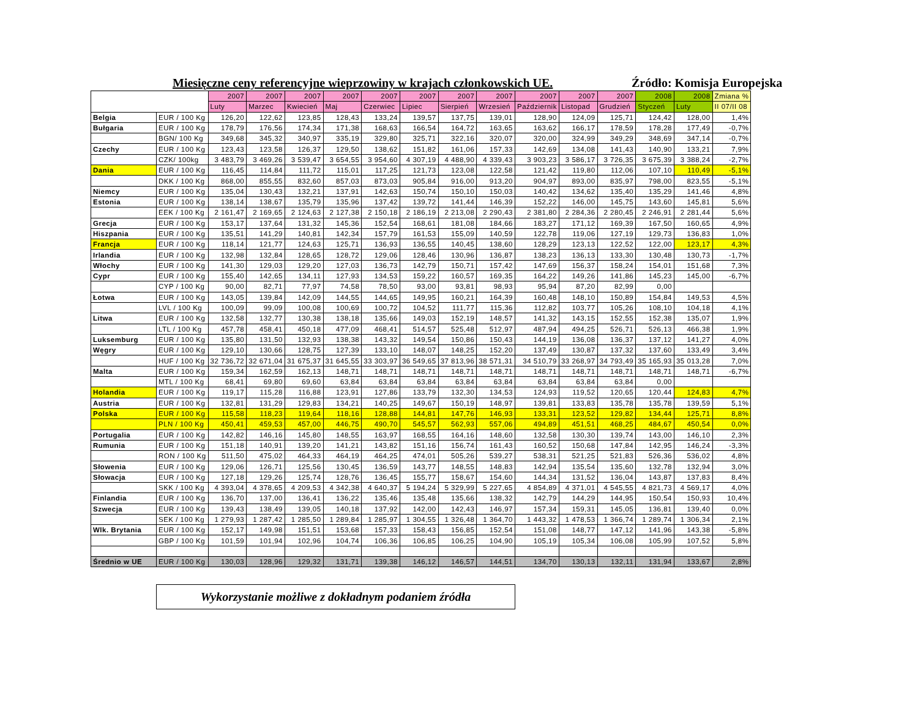Miesięczne ceny referencyjne wieprzowiny w krajach członkowskich UE. Źródło: Komisja Europejska
| | | 2007 | 2007 | 2007 | 2007 | 2007 | 2007 | 2007 | 2007 | 2007 | 2007 | 2007 | 2008 | 2008 | Zmiana % |
| --- | --- | --- | --- | --- | --- | --- | --- | --- | --- | --- | --- | --- | --- | --- | --- |
| | | Luty | Marzec | Kwiecień | Maj | Czerwiec | Lipiec | Sierpień | Wrzesień | Październik | Listopad | Grudzień | Styczeń | Luty | II 07/II 08 |
| Belgia | EUR / 100 Kg | 126,20 | 122,62 | 123,85 | 128,43 | 133,24 | 139,57 | 137,75 | 139,01 | 128,90 | 124,09 | 125,71 | 124,42 | 128,00 | 1,4% |
| Bułgaria | EUR / 100 Kg | 178,79 | 176,56 | 174,34 | 171,38 | 168,63 | 166,54 | 164,72 | 163,65 | 163,62 | 166,17 | 178,59 | 178,28 | 177,49 | -0,7% |
| | BGN/ 100 Kg | 349,68 | 345,32 | 340,97 | 335,19 | 329,80 | 325,71 | 322,16 | 320,07 | 320,00 | 324,99 | 349,29 | 348,69 | 347,14 | -0,7% |
| Czechy | EUR / 100 Kg | 123,43 | 123,58 | 126,37 | 129,50 | 138,62 | 151,82 | 161,06 | 157,33 | 142,69 | 134,08 | 141,43 | 140,90 | 133,21 | 7,9% |
| | CZK/ 100kg | 3 483,79 | 3 469,26 | 3 539,47 | 3 654,55 | 3 954,60 | 4 307,19 | 4 488,90 | 4 339,43 | 3 903,23 | 3 586,17 | 3 726,35 | 3 675,39 | 3 388,24 | -2,7% |
| Dania | EUR / 100 Kg | 116,45 | 114,84 | 111,72 | 115,01 | 117,25 | 121,73 | 123,08 | 122,58 | 121,42 | 119,80 | 112,06 | 107,10 | 110,49 | -5,1% |
| | DKK / 100 Kg | 868,00 | 855,55 | 832,60 | 857,03 | 873,03 | 905,84 | 916,00 | 913,20 | 904,97 | 893,00 | 835,97 | 798,00 | 823,55 | -5,1% |
| Niemcy | EUR / 100 Kg | 135,04 | 130,43 | 132,21 | 137,91 | 142,63 | 150,74 | 150,10 | 150,03 | 140,42 | 134,62 | 135,40 | 135,29 | 141,46 | 4,8% |
| Estonia | EUR / 100 Kg | 138,14 | 138,67 | 135,79 | 135,96 | 137,42 | 139,72 | 141,44 | 146,39 | 152,22 | 146,00 | 145,75 | 143,60 | 145,81 | 5,6% |
| | EEK / 100 Kg | 2 161,47 | 2 169,65 | 2 124,63 | 2 127,38 | 2 150,18 | 2 186,19 | 2 213,08 | 2 290,43 | 2 381,80 | 2 284,36 | 2 280,45 | 2 246,91 | 2 281,44 | 5,6% |
| Grecja | EUR / 100 Kg | 153,17 | 137,64 | 131,32 | 145,36 | 152,54 | 168,61 | 181,08 | 184,66 | 183,27 | 171,12 | 169,39 | 167,50 | 160,65 | 4,9% |
| Hiszpania | EUR / 100 Kg | 135,51 | 141,29 | 140,81 | 142,34 | 157,79 | 161,53 | 155,09 | 140,59 | 122,78 | 119,06 | 127,19 | 129,73 | 136,83 | 1,0% |
| Francja | EUR / 100 Kg | 118,14 | 121,77 | 124,63 | 125,71 | 136,93 | 136,55 | 140,45 | 138,60 | 128,29 | 123,13 | 122,52 | 122,00 | 123,17 | 4,3% |
| Irlandia | EUR / 100 Kg | 132,98 | 132,84 | 128,65 | 128,72 | 129,06 | 128,46 | 130,96 | 136,87 | 138,23 | 136,13 | 133,30 | 130,48 | 130,73 | -1,7% |
| Włochy | EUR / 100 Kg | 141,30 | 129,03 | 129,20 | 127,03 | 136,73 | 142,79 | 150,71 | 157,42 | 147,69 | 156,37 | 158,24 | 154,01 | 151,68 | 7,3% |
| Cypr | EUR / 100 Kg | 155,40 | 142,65 | 134,11 | 127,93 | 134,53 | 159,22 | 160,57 | 169,35 | 164,22 | 149,26 | 141,86 | 145,23 | 145,00 | -6,7% |
| | CYP / 100 Kg | 90,00 | 82,71 | 77,97 | 74,58 | 78,50 | 93,00 | 93,81 | 98,93 | 95,94 | 87,20 | 82,99 | 0,00 | | |
| Łotwa | EUR / 100 Kg | 143,05 | 139,84 | 142,09 | 144,55 | 144,65 | 149,95 | 160,21 | 164,39 | 160,48 | 148,10 | 150,89 | 154,84 | 149,53 | 4,5% |
| | LVL / 100 Kg | 100,09 | 99,09 | 100,08 | 100,69 | 100,72 | 104,52 | 111,77 | 115,36 | 112,82 | 103,77 | 105,26 | 108,10 | 104,18 | 4,1% |
| Litwa | EUR / 100 Kg | 132,58 | 132,77 | 130,38 | 138,18 | 135,66 | 149,03 | 152,19 | 148,57 | 141,32 | 143,15 | 152,55 | 152,38 | 135,07 | 1,9% |
| | LTL / 100 Kg | 457,78 | 458,41 | 450,18 | 477,09 | 468,41 | 514,57 | 525,48 | 512,97 | 487,94 | 494,25 | 526,71 | 526,13 | 466,38 | 1,9% |
| Luksemburg | EUR / 100 Kg | 135,80 | 131,50 | 132,93 | 138,38 | 143,32 | 149,54 | 150,86 | 150,43 | 144,19 | 136,08 | 136,37 | 137,12 | 141,27 | 4,0% |
| Węgry | EUR / 100 Kg | 129,10 | 130,66 | 128,75 | 127,39 | 133,10 | 148,07 | 148,25 | 152,20 | 137,49 | 130,87 | 137,32 | 137,60 | 133,49 | 3,4% |
| | HUF / 100 Kg | 32 736,72 | 32 671,04 | 31 675,37 | 31 645,55 | 33 303,97 | 36 549,65 | 37 813,96 | 38 571,31 | 34 510,79 | 33 268,97 | 34 793,49 | 35 165,93 | 35 013,28 | 7,0% |
| Malta | EUR / 100 Kg | 159,34 | 162,59 | 162,13 | 148,71 | 148,71 | 148,71 | 148,71 | 148,71 | 148,71 | 148,71 | 148,71 | 148,71 | 148,71 | -6,7% |
| | MTL / 100 Kg | 68,41 | 69,80 | 69,60 | 63,84 | 63,84 | 63,84 | 63,84 | 63,84 | 63,84 | 63,84 | 63,84 | 0,00 | | |
| Holandia | EUR / 100 Kg | 119,17 | 115,28 | 116,88 | 123,91 | 127,86 | 133,79 | 132,30 | 134,53 | 124,93 | 119,52 | 120,65 | 120,44 | 124,83 | 4,7% |
| Austria | EUR / 100 Kg | 132,81 | 131,29 | 129,83 | 134,21 | 140,25 | 149,67 | 150,19 | 148,97 | 139,81 | 133,83 | 135,78 | 135,78 | 139,59 | 5,1% |
| Polska | EUR / 100 Kg | 115,58 | 118,23 | 119,64 | 118,16 | 128,88 | 144,81 | 147,76 | 146,93 | 133,31 | 123,52 | 129,82 | 134,44 | 125,71 | 8,8% |
| | PLN / 100 Kg | 450,41 | 459,53 | 457,00 | 446,75 | 490,70 | 545,57 | 562,93 | 557,06 | 494,89 | 451,51 | 468,25 | 484,67 | 450,54 | 0,0% |
| Portugalia | EUR / 100 Kg | 142,82 | 146,16 | 145,80 | 148,55 | 163,97 | 168,55 | 164,16 | 148,60 | 132,58 | 130,30 | 139,74 | 143,00 | 146,10 | 2,3% |
| Rumunia | EUR / 100 Kg | 151,18 | 140,91 | 139,20 | 141,21 | 143,82 | 151,16 | 156,74 | 161,43 | 160,52 | 150,68 | 147,84 | 142,95 | 146,24 | -3,3% |
| | RON / 100 Kg | 511,50 | 475,02 | 464,33 | 464,19 | 464,25 | 474,01 | 505,26 | 539,27 | 538,31 | 521,25 | 521,83 | 526,36 | 536,02 | 4,8% |
| Słowenia | EUR / 100 Kg | 129,06 | 126,71 | 125,56 | 130,45 | 136,59 | 143,77 | 148,55 | 148,83 | 142,94 | 135,54 | 135,60 | 132,78 | 132,94 | 3,0% |
| Słowacja | EUR / 100 Kg | 127,18 | 129,26 | 125,74 | 128,76 | 136,45 | 155,77 | 158,67 | 154,60 | 144,34 | 131,52 | 136,04 | 143,87 | 137,83 | 8,4% |
| | SKK / 100 Kg | 4 393,04 | 4 378,65 | 4 209,53 | 4 342,38 | 4 640,37 | 5 194,24 | 5 329,99 | 5 227,65 | 4 854,89 | 4 371,01 | 4 545,55 | 4 821,73 | 4 569,17 | 4,0% |
| Finlandia | EUR / 100 Kg | 136,70 | 137,00 | 136,41 | 136,22 | 135,46 | 135,48 | 135,66 | 138,32 | 142,79 | 144,29 | 144,95 | 150,54 | 150,93 | 10,4% |
| Szwecja | EUR / 100 Kg | 139,43 | 138,49 | 139,05 | 140,18 | 137,92 | 142,00 | 142,43 | 146,97 | 157,34 | 159,31 | 145,05 | 136,81 | 139,40 | 0,0% |
| | SEK / 100 Kg | 1 279,93 | 1 287,42 | 1 285,50 | 1 289,84 | 1 285,97 | 1 304,55 | 1 326,48 | 1 364,70 | 1 443,32 | 1 478,53 | 1 366,74 | 1 289,74 | 1 306,34 | 2,1% |
| Wlk. Brytania | EUR / 100 Kg | 152,17 | 149,98 | 151,51 | 153,68 | 157,33 | 158,43 | 156,85 | 152,54 | 151,08 | 148,77 | 147,12 | 141,96 | 143,38 | -5,8% |
| | GBP / 100 Kg | 101,59 | 101,94 | 102,96 | 104,74 | 106,36 | 106,85 | 106,25 | 104,90 | 105,19 | 105,34 | 106,08 | 105,99 | 107,52 | 5,8% |
| Średnio w UE | EUR / 100 Kg | 130,03 | 128,96 | 129,32 | 131,71 | 139,38 | 146,12 | 146,57 | 144,51 | 134,70 | 130,13 | 132,11 | 131,94 | 133,67 | 2,8% |
Wykorzystanie możliwe z dokładnym podaniem źródła